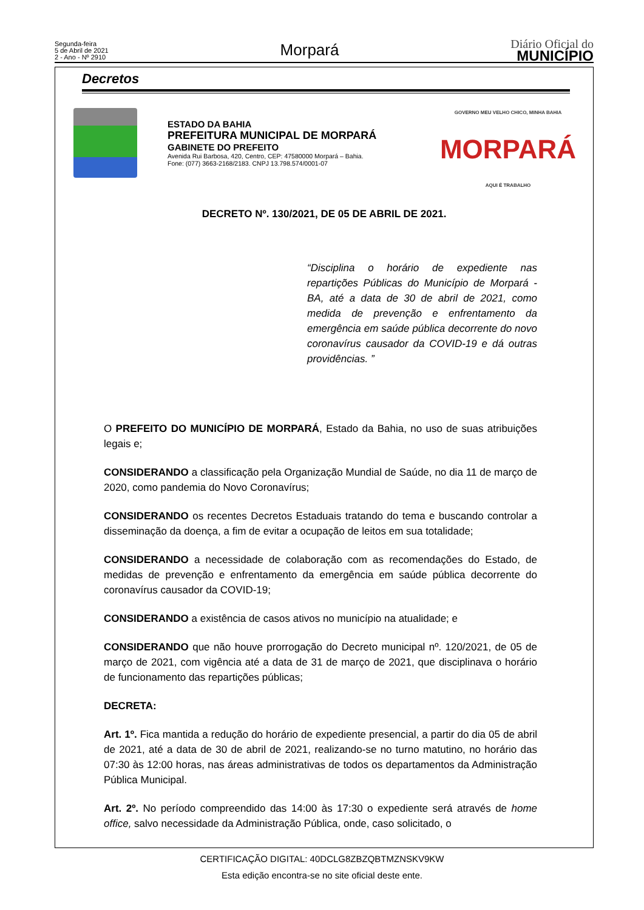Segunda-feira
5 de Abril de 2021
2 - Ano - Nº 2910
Morpará
Diário Oficial do
MUNICÍPIO
Decretos
ESTADO DA BAHIA
PREFEITURA MUNICIPAL DE MORPARÁ
GABINETE DO PREFEITO
Avenida Rui Barbosa, 420, Centro, CEP: 47580000 Morpará – Bahia.
Fone: (077) 3663-2168/2183. CNPJ 13.798.574/0001-07
GOVERNO MEU VELHO CHICO, MINHA BAHIA
MORPARÁ
AQUI É TRABALHO
DECRETO Nº. 130/2021, DE 05 DE ABRIL DE 2021.
“Disciplina o horário de expediente nas repartições Públicas do Município de Morpará - BA, até a data de 30 de abril de 2021, como medida de prevenção e enfrentamento da emergência em saúde pública decorrente do novo coronavírus causador da COVID-19 e dá outras providências. ”
O PREFEITO DO MUNICÍPIO DE MORPARÁ, Estado da Bahia, no uso de suas atribuições legais e;
CONSIDERANDO a classificação pela Organização Mundial de Saúde, no dia 11 de março de 2020, como pandemia do Novo Coronavírus;
CONSIDERANDO os recentes Decretos Estaduais tratando do tema e buscando controlar a disseminação da doença, a fim de evitar a ocupação de leitos em sua totalidade;
CONSIDERANDO a necessidade de colaboração com as recomendações do Estado, de medidas de prevenção e enfrentamento da emergência em saúde pública decorrente do coronavírus causador da COVID-19;
CONSIDERANDO a existência de casos ativos no município na atualidade; e
CONSIDERANDO que não houve prorrogação do Decreto municipal nº. 120/2021, de 05 de março de 2021, com vigência até a data de 31 de março de 2021, que disciplinava o horário de funcionamento das repartições públicas;
DECRETA:
Art. 1º. Fica mantida a redução do horário de expediente presencial, a partir do dia 05 de abril de 2021, até a data de 30 de abril de 2021, realizando-se no turno matutino, no horário das 07:30 às 12:00 horas, nas áreas administrativas de todos os departamentos da Administração Pública Municipal.
Art. 2º. No período compreendido das 14:00 às 17:30 o expediente será através de home office, salvo necessidade da Administração Pública, onde, caso solicitado, o
CERTIFICAÇÃO DIGITAL: 40DCLG8ZBZQBTMZNSKV9KW
Esta edição encontra-se no site oficial deste ente.